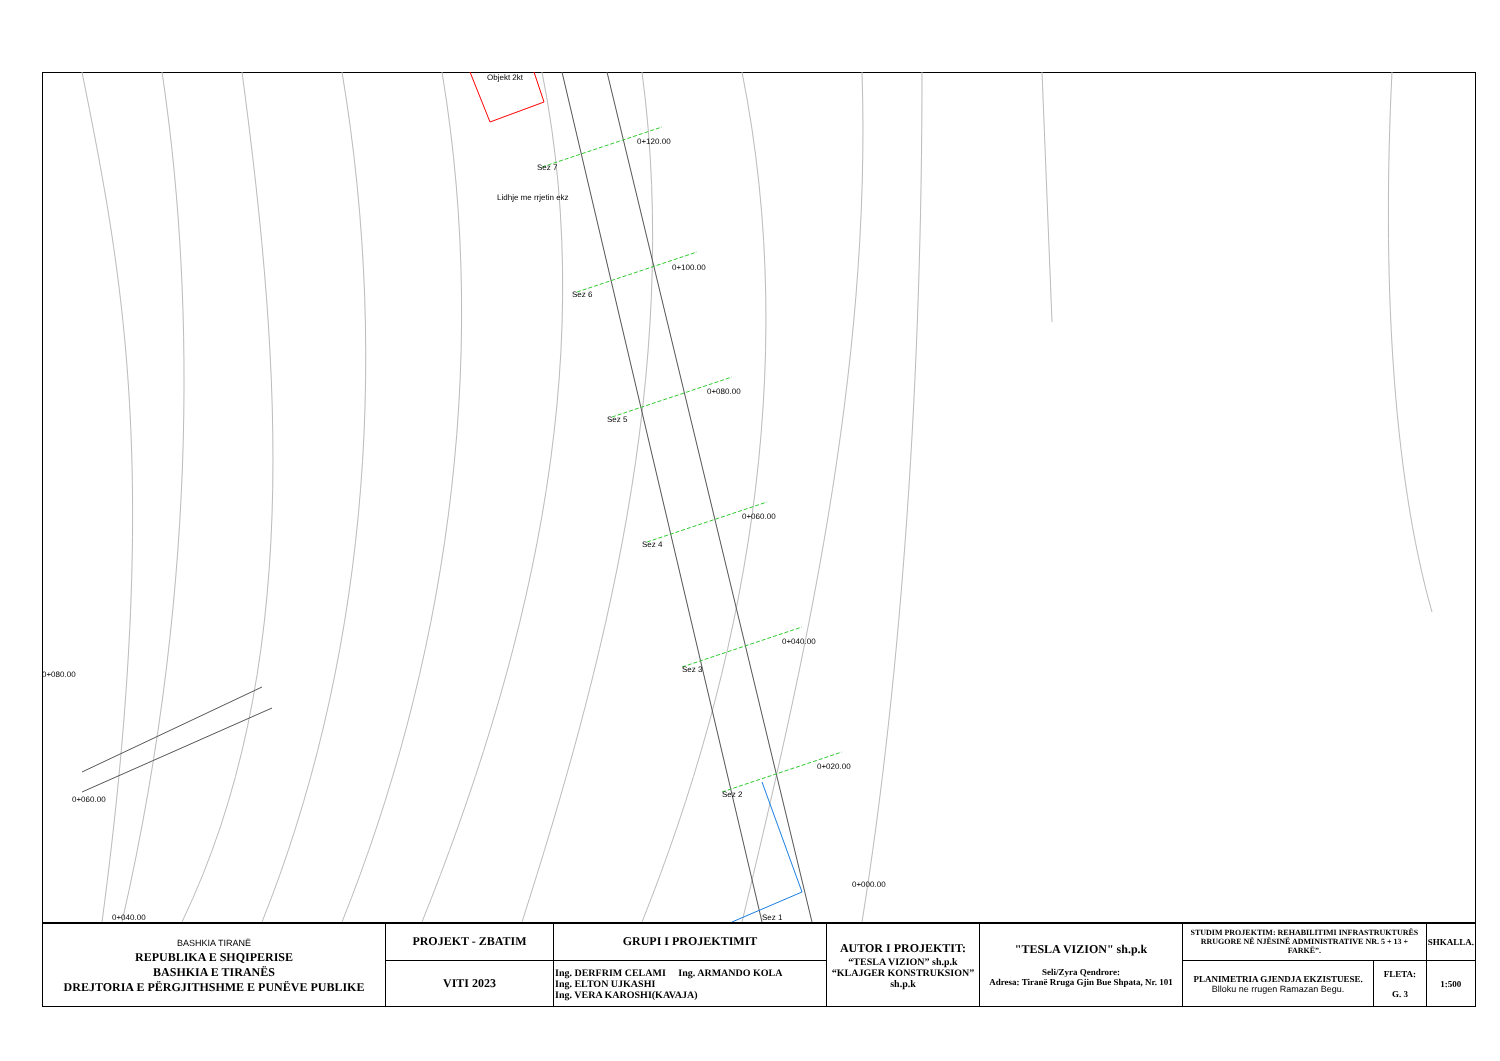Objekt 2kt
Sez 7
Lidhje me rrjetin ekz
0+120.00
Sez 6
0+100.00
Sez 5
0+080.00
Sez 4
0+060.00
Sez 3
0+040.00
Sez 2
0+020.00
0+000.00
Sez 1
0+080.00
0+060.00
0+040.00
| BASHKIA TIRANË REPUBLIKA E SHQIPERISE BASHKIA E TIRANËS DREJTORIA E PËRGJITHSHME E PUNËVE PUBLIKE | PROJEKT - ZBATIM | GRUPI I PROJEKTIMIT | AUTOR I PROJEKTIT: “TESLA VIZION” sh.p.k “KLAJGER KONSTRUKSION” sh.p.k | "TESLA VIZION" sh.p.k Seli/Zyra Qendrore: Adresa: Tiranë Rruga Gjin Bue Shpata, Nr. 101 | STUDIM PROJEKTIM: REHABILITIMI INFRASTRUKTURËS RRUGORE NË NJËSINË ADMINISTRATIVE NR. 5 + 13 + FARKË”. | | SHKALLA. |
| | VITI 2023 | Ing. DERFRIM CELAMI Ing. ARMANDO KOLA Ing. ELTON UJKASHI Ing. VERA KAROSHI(KAVAJA) | | | PLANIMETRIA GJENDJA EKZISTUESE. Blloku ne rrugen Ramazan Begu. | FLETA: G. 3 | 1:500 |